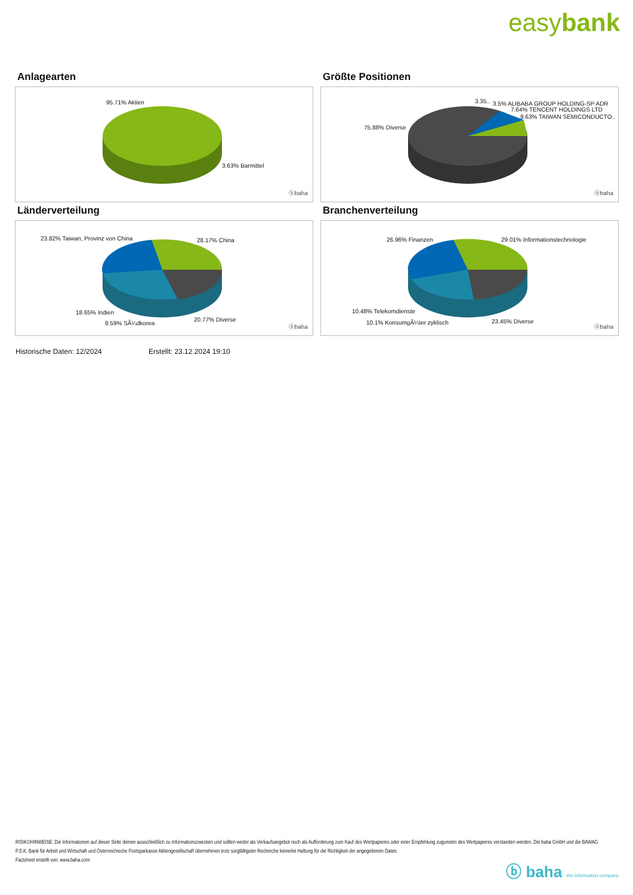easybank
Anlagearten
95.71% Aktien
3.63% Barmittel
ⓑbaha
Größte Positionen
3.35.. 3.5% ALIBABA GROUP HOLDING-SP ADR
7.64% TENCENT HOLDINGS LTD
9.63% TAIWAN SEMICONDUCTO..
75.88% Diverse
ⓑbaha
Länderverteilung
23.82% Taiwan, Provinz von China 28.17% China
18.65% Indien
8.59% SÃ¼dkorea
20.77% Diverse
ⓑbaha
Branchenverteilung
26.96% Finanzen 29.01% Informationstechnologie
10.48% Telekomdienste
10.1% KonsumgÃ¼ter zyklisch 23.45% Diverse
ⓑbaha
Historische Daten: 12/2024 Erstellt: 23.12.2024 19:10
RISIKOHINWEISE: Die Informationen auf dieser Seite dienen ausschließlich zu Informationszwecken und sollten weder als Verkaufsangebot noch als Aufforderung zum Kauf des Wertpapieres oder einer Empfehlung zugunsten des Wertpapieres verstanden werden. Die baha GmbH und die BAWAG P.S.K. Bank für Arbeit und Wirtschaft und Österreichische Postsparkasse Aktiengesellschaft übernehmen trotz sorgfältigster Recherche keinerlei Haftung für die Richtigkeit der angegebenen Daten.
Factsheet erstellt von: www.baha.com
ⓑ baha the information company